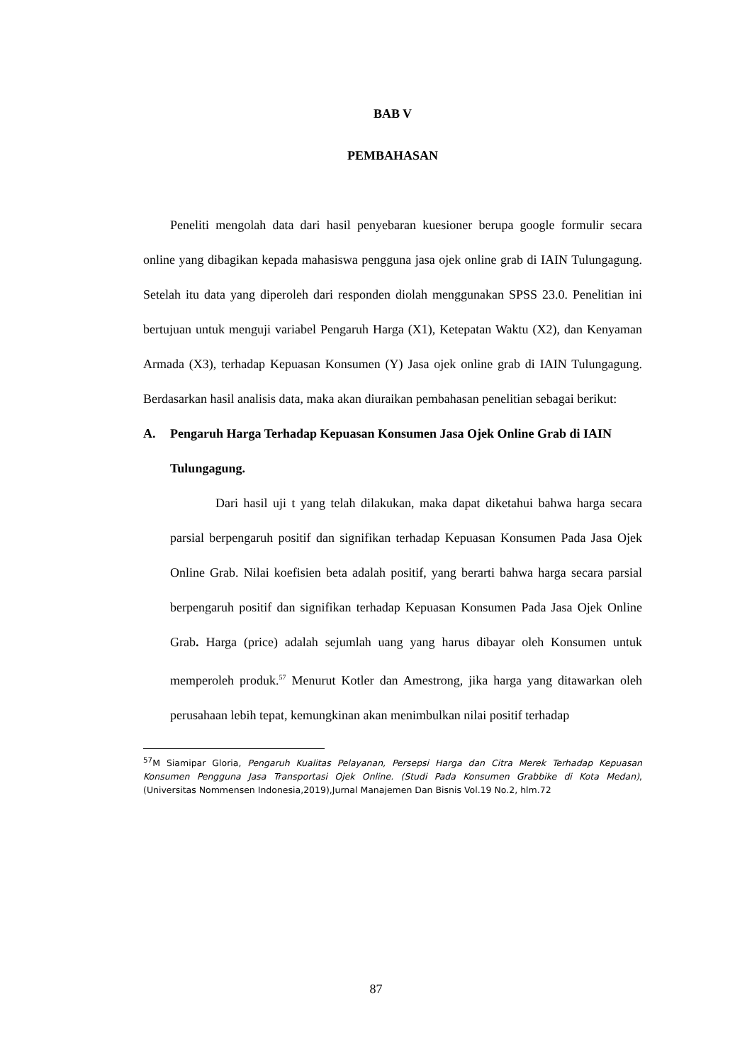BAB V
PEMBAHASAN
Peneliti mengolah data dari hasil penyebaran kuesioner berupa google formulir secara online yang dibagikan kepada mahasiswa pengguna jasa ojek online grab di IAIN Tulungagung. Setelah itu data yang diperoleh dari responden diolah menggunakan SPSS 23.0. Penelitian ini bertujuan untuk menguji variabel Pengaruh Harga (X1), Ketepatan Waktu (X2), dan Kenyaman Armada (X3), terhadap Kepuasan Konsumen (Y) Jasa ojek online grab di IAIN Tulungagung. Berdasarkan hasil analisis data, maka akan diuraikan pembahasan penelitian sebagai berikut:
A. Pengaruh Harga Terhadap Kepuasan Konsumen Jasa Ojek Online Grab di IAIN Tulungagung.
Dari hasil uji t yang telah dilakukan, maka dapat diketahui bahwa harga secara parsial berpengaruh positif dan signifikan terhadap Kepuasan Konsumen Pada Jasa Ojek Online Grab. Nilai koefisien beta adalah positif, yang berarti bahwa harga secara parsial berpengaruh positif dan signifikan terhadap Kepuasan Konsumen Pada Jasa Ojek Online Grab. Harga (price) adalah sejumlah uang yang harus dibayar oleh Konsumen untuk memperoleh produk.<sup>57</sup> Menurut Kotler dan Amestrong, jika harga yang ditawarkan oleh perusahaan lebih tepat, kemungkinan akan menimbulkan nilai positif terhadap
<sup>57</sup> M Siamipar Gloria, Pengaruh Kualitas Pelayanan, Persepsi Harga dan Citra Merek Terhadap Kepuasan Konsumen Pengguna Jasa Transportasi Ojek Online. (Studi Pada Konsumen Grabbike di Kota Medan), (Universitas Nommensen Indonesia,2019),Jurnal Manajemen Dan Bisnis Vol.19 No.2, hlm.72
87